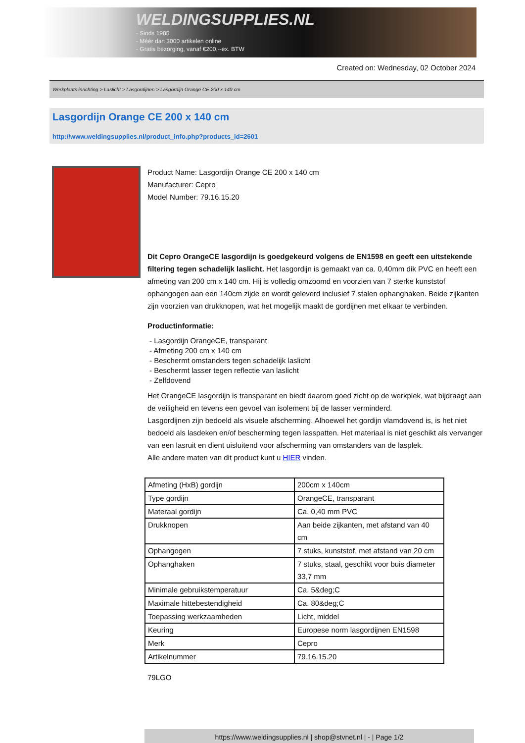WELDINGSUPPLIES.NL
- Sinds 1985
- Méér dan 3000 artikelen online
- Gratis bezorging, vanaf €200,--ex. BTW
Created on: Wednesday, 02 October 2024
Werkplaats inrichting > Laslicht > Lasgordijnen > Lasgordijn Orange CE 200 x 140 cm
Lasgordijn Orange CE 200 x 140 cm
http://www.weldingsupplies.nl/product_info.php?products_id=2601
Product Name: Lasgordijn Orange CE 200 x 140 cm
Manufacturer: Cepro
Model Number: 79.16.15.20
Dit Cepro OrangeCE lasgordijn is goedgekeurd volgens de EN1598 en geeft een uitstekende filtering tegen schadelijk laslicht. Het lasgordijn is gemaakt van ca. 0,40mm dik PVC en heeft een afmeting van 200 cm x 140 cm. Hij is volledig omzoomd en voorzien van 7 sterke kunststof ophangogen aan een 140cm zijde en wordt geleverd inclusief 7 stalen ophanghaken. Beide zijkanten zijn voorzien van drukknopen, wat het mogelijk maakt de gordijnen met elkaar te verbinden.
Productinformatie:
- Lasgordijn OrangeCE, transparant
- Afmeting 200 cm x 140 cm
- Beschermt omstanders tegen schadelijk laslicht
- Beschermt lasser tegen reflectie van laslicht
- Zelfdovend
Het OrangeCE lasgordijn is transparant en biedt daarom goed zicht op de werkplek, wat bijdraagt aan de veiligheid en tevens een gevoel van isolement bij de lasser verminderd.
Lasgordijnen zijn bedoeld als visuele afscherming. Alhoewel het gordijn vlamdovend is, is het niet bedoeld als lasdeken en/of bescherming tegen lasspatten. Het materiaal is niet geschikt als vervanger van een lasruit en dient uisluitend voor afscherming van omstanders van de lasplek.
Alle andere maten van dit product kunt u HIER vinden.
| Afmeting (HxB) gordijn | 200cm x 140cm |
| Type gordijn | OrangeCE, transparant |
| Materaal gordijn | Ca. 0,40 mm PVC |
| Drukknopen | Aan beide zijkanten, met afstand van 40 cm |
| Ophangogen | 7 stuks, kunststof, met afstand van 20 cm |
| Ophanghaken | 7 stuks, staal, geschikt voor buis diameter 33,7 mm |
| Minimale gebruikstemperatuur | Ca. 5&deg;C |
| Maximale hittebestendigheid | Ca. 80&deg;C |
| Toepassing werkzaamheden | Licht, middel |
| Keuring | Europese norm lasgordijnen EN1598 |
| Merk | Cepro |
| Artikelnummer | 79.16.15.20 |
79LGO
https://www.weldingsupplies.nl | shop@stvnet.nl | - | Page 1/2